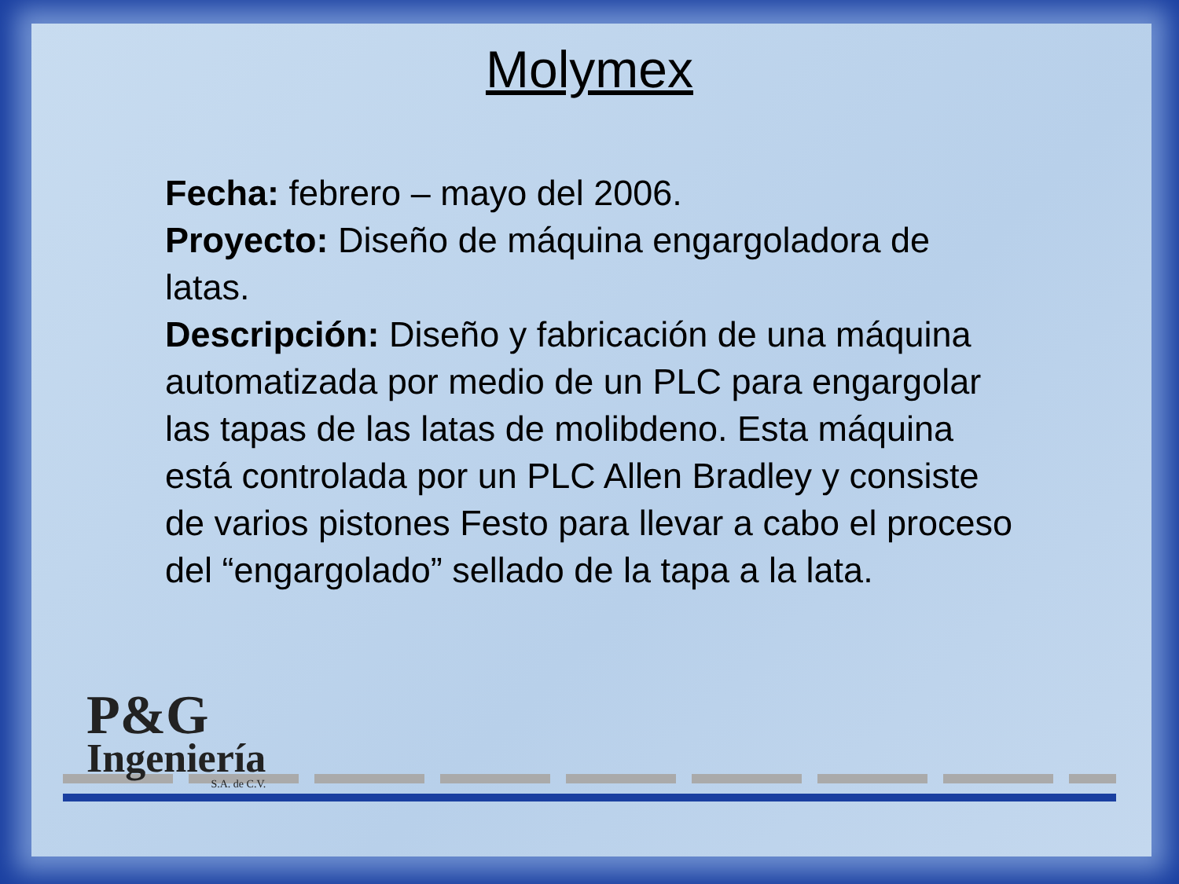Molymex
Fecha: febrero – mayo del 2006.
Proyecto: Diseño de máquina engargoladora de latas.
Descripción: Diseño y fabricación de una máquina automatizada por medio de un PLC para engargolar las tapas de las latas de molibdeno. Esta máquina está controlada por un PLC Allen Bradley y consiste de varios pistones Festo para llevar a cabo el proceso del “engargolado” sellado de la tapa a la lata.
P&G
Ingeniería
S.A. de C.V.